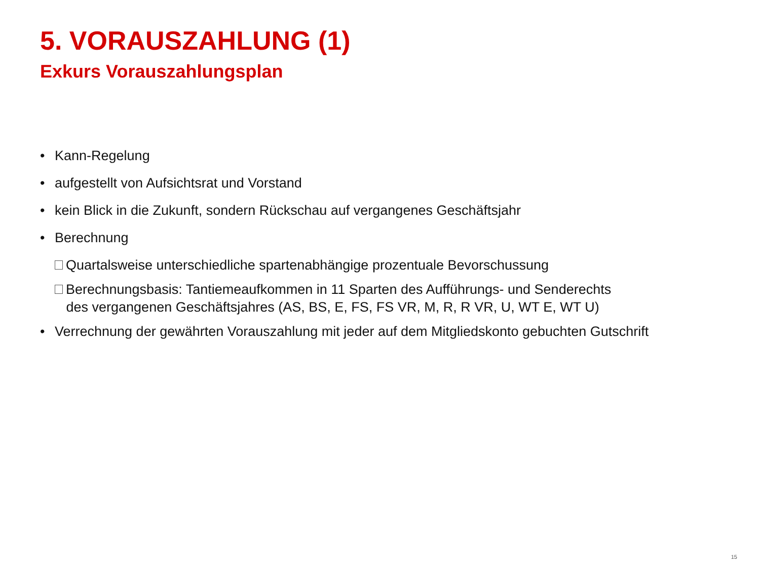5. VORAUSZAHLUNG (1)
Exkurs Vorauszahlungsplan
• Kann-Regelung
• aufgestellt von Aufsichtsrat und Vorstand
• kein Blick in die Zukunft, sondern Rückschau auf vergangenes Geschäftsjahr
• Berechnung
Quartalsweise unterschiedliche spartenabhängige prozentuale Bevorschussung
Berechnungsbasis: Tantiemeaufkommen in 11 Sparten des Aufführungs- und Senderechts
des vergangenen Geschäftsjahres (AS, BS, E, FS, FS VR, M, R, R VR, U, WT E, WT U)
• Verrechnung der gewährten Vorauszahlung mit jeder auf dem Mitgliedskonto gebuchten Gutschrift
15